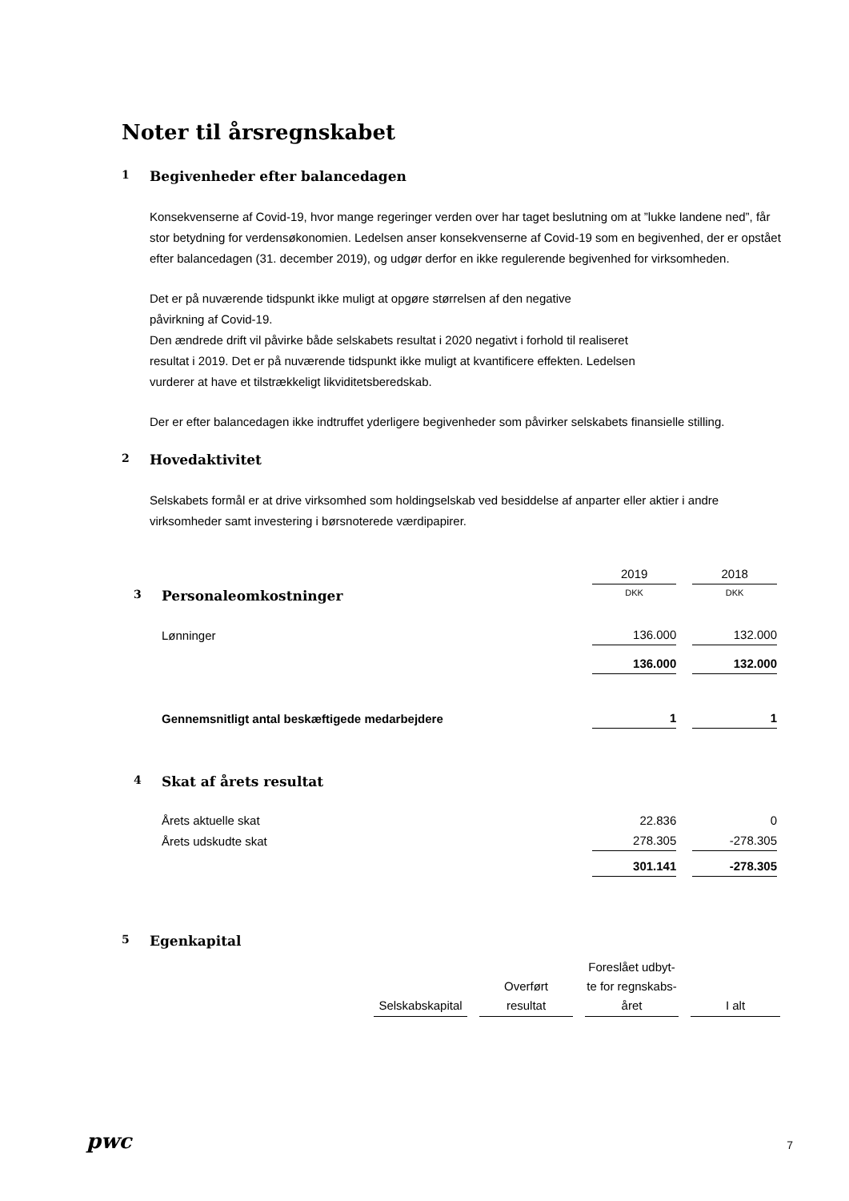Noter til årsregnskabet
1 Begivenheder efter balancedagen
Konsekvenserne af Covid-19, hvor mange regeringer verden over har taget beslutning om at ”lukke landene ned”, får stor betydning for verdensøkonomien. Ledelsen anser konsekvenserne af Covid-19 som en begivenhed, der er opstået efter balancedagen (31. december 2019), og udgør derfor en ikke regulerende begivenhed for virksomheden.
Det er på nuværende tidspunkt ikke muligt at opgøre størrelsen af den negative
påvirkning af Covid-19.
Den ændrede drift vil påvirke både selskabets resultat i 2020 negativt i forhold til realiseret
resultat i 2019. Det er på nuværende tidspunkt ikke muligt at kvantificere effekten. Ledelsen
vurderer at have et tilstrækkeligt likviditetsberedskab.
Der er efter balancedagen ikke indtruffet yderligere begivenheder som påvirker selskabets finansielle stilling.
2 Hovedaktivitet
Selskabets formål er at drive virksomhed som holdingselskab ved besiddelse af anparter eller aktier i andre virksomheder samt investering i børsnoterede værdipapirer.
| | 2019 | 2018 |
| 3 Personaleomkostninger | DKK | DKK |
| Lønninger | 136.000 | 132.000 |
| | 136.000 | 132.000 |
| Gennemsnitligt antal beskæftigede medarbejdere | 1 | 1 |
| 4 Skat af årets resultat | | |
| Årets aktuelle skat | 22.836 | 0 |
| Årets udskudte skat | 278.305 | -278.305 |
| | 301.141 | -278.305 |
5 Egenkapital
| Selskabskapital | Overført resultat | Foreslået udbyt- te for regnskabs- året | I alt |
pwc 7